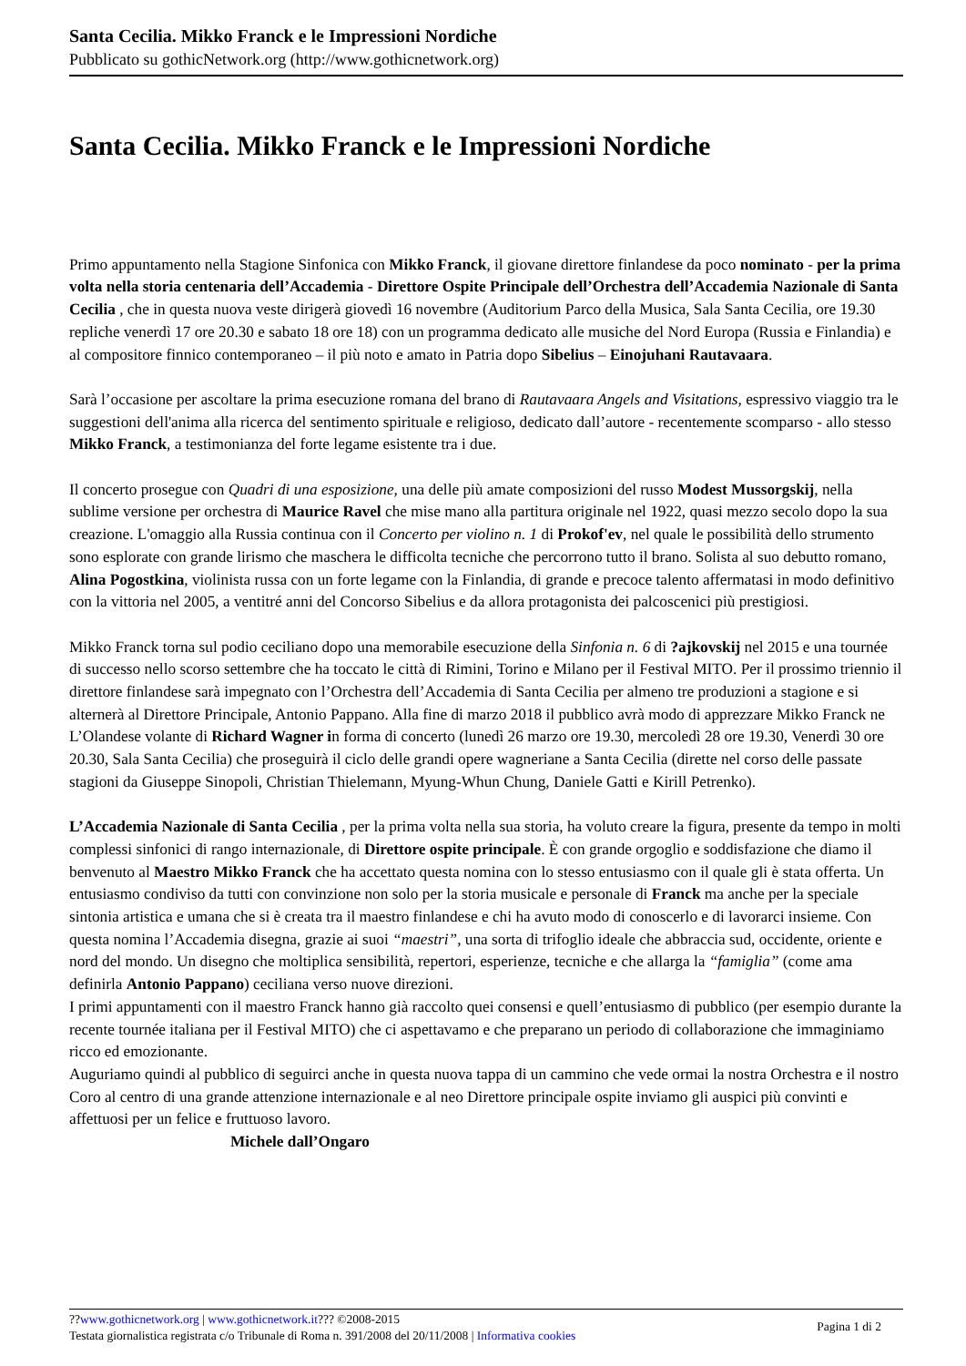Santa Cecilia. Mikko Franck e le Impressioni Nordiche
Pubblicato su gothicNetwork.org (http://www.gothicnetwork.org)
Santa Cecilia. Mikko Franck e le Impressioni Nordiche
Primo appuntamento nella Stagione Sinfonica con Mikko Franck, il giovane direttore finlandese da poco nominato - per la prima volta nella storia centenaria dell’Accademia - Direttore Ospite Principale dell’Orchestra dell’Accademia Nazionale di Santa Cecilia , che in questa nuova veste dirigerà giovedì 16 novembre (Auditorium Parco della Musica, Sala Santa Cecilia, ore 19.30 repliche venerdì 17 ore 20.30 e sabato 18 ore 18) con un programma dedicato alle musiche del Nord Europa (Russia e Finlandia) e al compositore finnico contemporaneo – il più noto e amato in Patria dopo Sibelius – Einojuhani Rautavaara.
Sarà l’occasione per ascoltare la prima esecuzione romana del brano di Rautavaara Angels and Visitations, espressivo viaggio tra le suggestioni dell'anima alla ricerca del sentimento spirituale e religioso, dedicato dall’autore - recentemente scomparso - allo stesso Mikko Franck, a testimonianza del forte legame esistente tra i due.
Il concerto prosegue con Quadri di una esposizione, una delle più amate composizioni del russo Modest Mussorgskij, nella sublime versione per orchestra di Maurice Ravel che mise mano alla partitura originale nel 1922, quasi mezzo secolo dopo la sua creazione. L'omaggio alla Russia continua con il Concerto per violino n. 1 di Prokof'ev, nel quale le possibilità dello strumento sono esplorate con grande lirismo che maschera le difficolta tecniche che percorrono tutto il brano. Solista al suo debutto romano, Alina Pogostkina, violinista russa con un forte legame con la Finlandia, di grande e precoce talento affermatasi in modo definitivo con la vittoria nel 2005, a ventitré anni del Concorso Sibelius e da allora protagonista dei palcoscenici più prestigiosi.
Mikko Franck torna sul podio ceciliano dopo una memorabile esecuzione della Sinfonia n. 6 di ?ajkovskij nel 2015 e una tournée di successo nello scorso settembre che ha toccato le città di Rimini, Torino e Milano per il Festival MITO. Per il prossimo triennio il direttore finlandese sarà impegnato con l’Orchestra dell’Accademia di Santa Cecilia per almeno tre produzioni a stagione e si alternerà al Direttore Principale, Antonio Pappano. Alla fine di marzo 2018 il pubblico avrà modo di apprezzare Mikko Franck ne L’Olandese volante di Richard Wagner in forma di concerto (lunedì 26 marzo ore 19.30, mercoledì 28 ore 19.30, Venerdì 30 ore 20.30, Sala Santa Cecilia) che proseguirà il ciclo delle grandi opere wagneriane a Santa Cecilia (dirette nel corso delle passate stagioni da Giuseppe Sinopoli, Christian Thielemann, Myung-Whun Chung, Daniele Gatti e Kirill Petrenko).
L’Accademia Nazionale di Santa Cecilia , per la prima volta nella sua storia, ha voluto creare la figura, presente da tempo in molti complessi sinfonici di rango internazionale, di Direttore ospite principale. È con grande orgoglio e soddisfazione che diamo il benvenuto al Maestro Mikko Franck che ha accettato questa nomina con lo stesso entusiasmo con il quale gli è stata offerta. Un entusiasmo condiviso da tutti con convinzione non solo per la storia musicale e personale di Franck ma anche per la speciale sintonia artistica e umana che si è creata tra il maestro finlandese e chi ha avuto modo di conoscerlo e di lavorarci insieme. Con questa nomina l’Accademia disegna, grazie ai suoi “maestri”, una sorta di trifoglio ideale che abbraccia sud, occidente, oriente e nord del mondo. Un disegno che moltiplica sensibilità, repertori, esperienze, tecniche e che allarga la “famiglia” (come ama definirla Antonio Pappano) ceciliana verso nuove direzioni.
I primi appuntamenti con il maestro Franck hanno già raccolto quei consensi e quell’entusiasmo di pubblico (per esempio durante la recente tournée italiana per il Festival MITO) che ci aspettavamo e che preparano un periodo di collaborazione che immaginiamo ricco ed emozionante.
Auguriamo quindi al pubblico di seguirci anche in questa nuova tappa di un cammino che vede ormai la nostra Orchestra e il nostro Coro al centro di una grande attenzione internazionale e al neo Direttore principale ospite inviamo gli auspici più convinti e affettuosi per un felice e fruttuoso lavoro.
Michele dall’Ongaro
Pagina 1 di 2
??www.gothicnetwork.org | www.gothicnetwork.it??? ©2008-2015
Testata giornalistica registrata c/o Tribunale di Roma n. 391/2008 del 20/11/2008 | Informativa cookies